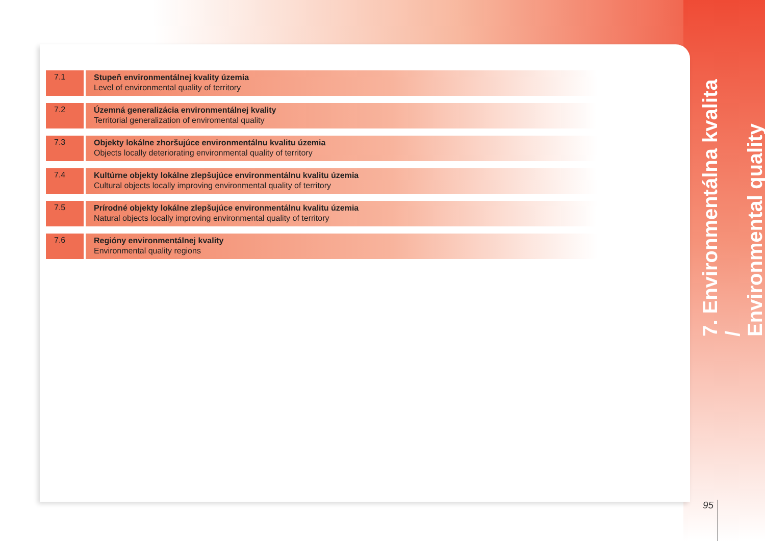| 7.1 | Stupeň environmentálnej kvality územia Level of environmental quality of territory |
| 7.2 | Územná generalizácia environmentálnej kvality Territorial generalization of enviromental quality |
| 7.3 | Objekty lokálne zhoršujúce environmentálnu kvalitu územia Objects locally deteriorating environmental quality of territory |
| 7.4 | Kultúrne objekty lokálne zlepšujúce environmentálnu kvalitu územia Cultural objects locally improving environmental quality of territory |
| 7.5 | Prírodné objekty lokálne zlepšujúce environmentálnu kvalitu územia Natural objects locally improving environmental quality of territory |
| 7.6 | Regióny environmentálnej kvality Environmental quality regions |
7. Environmentálna kvalita /
Environmental quality
95